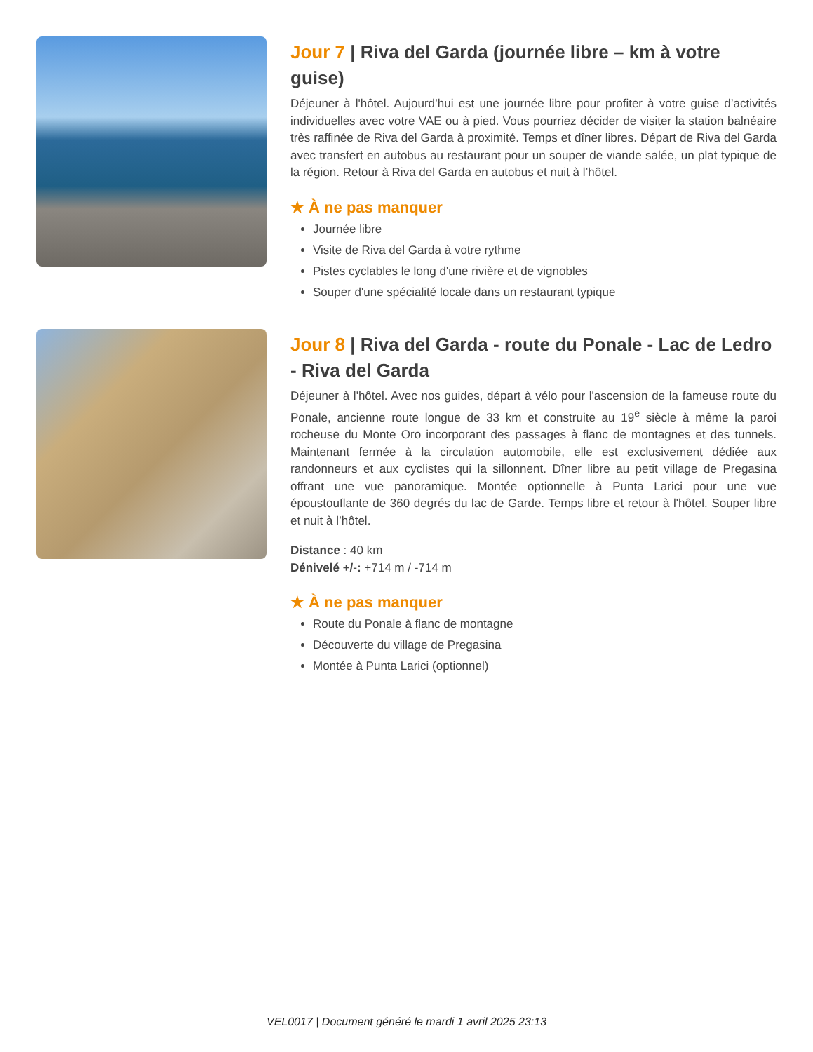Jour 7 | Riva del Garda (journée libre – km à votre guise)
Déjeuner à l'hôtel. Aujourd’hui est une journée libre pour profiter à votre guise d’activités individuelles avec votre VAE ou à pied. Vous pourriez décider de visiter la station balnéaire très raffinée de Riva del Garda à proximité. Temps et dîner libres. Départ de Riva del Garda avec transfert en autobus au restaurant pour un souper de viande salée, un plat typique de la région. Retour à Riva del Garda en autobus et nuit à l’hôtel.
★ À ne pas manquer
Journée libre
Visite de Riva del Garda à votre rythme
Pistes cyclables le long d'une rivière et de vignobles
Souper d'une spécialité locale dans un restaurant typique
Jour 8 | Riva del Garda - route du Ponale - Lac de Ledro - Riva del Garda
Déjeuner à l'hôtel. Avec nos guides, départ à vélo pour l'ascension de la fameuse route du Ponale, ancienne route longue de 33 km et construite au 19<sup>e</sup> siècle à même la paroi rocheuse du Monte Oro incorporant des passages à flanc de montagnes et des tunnels. Maintenant fermée à la circulation automobile, elle est exclusivement dédiée aux randonneurs et aux cyclistes qui la sillonnent. Dîner libre au petit village de Pregasina offrant une vue panoramique. Montée optionnelle à Punta Larici pour une vue époustouflante de 360 degrés du lac de Garde. Temps libre et retour à l'hôtel. Souper libre et nuit à l’hôtel.
Distance : 40 km
Dénivelé +/-: +714 m / -714 m
★ À ne pas manquer
Route du Ponale à flanc de montagne
Découverte du village de Pregasina
Montée à Punta Larici (optionnel)
VEL0017 | Document généré le mardi 1 avril 2025 23:13